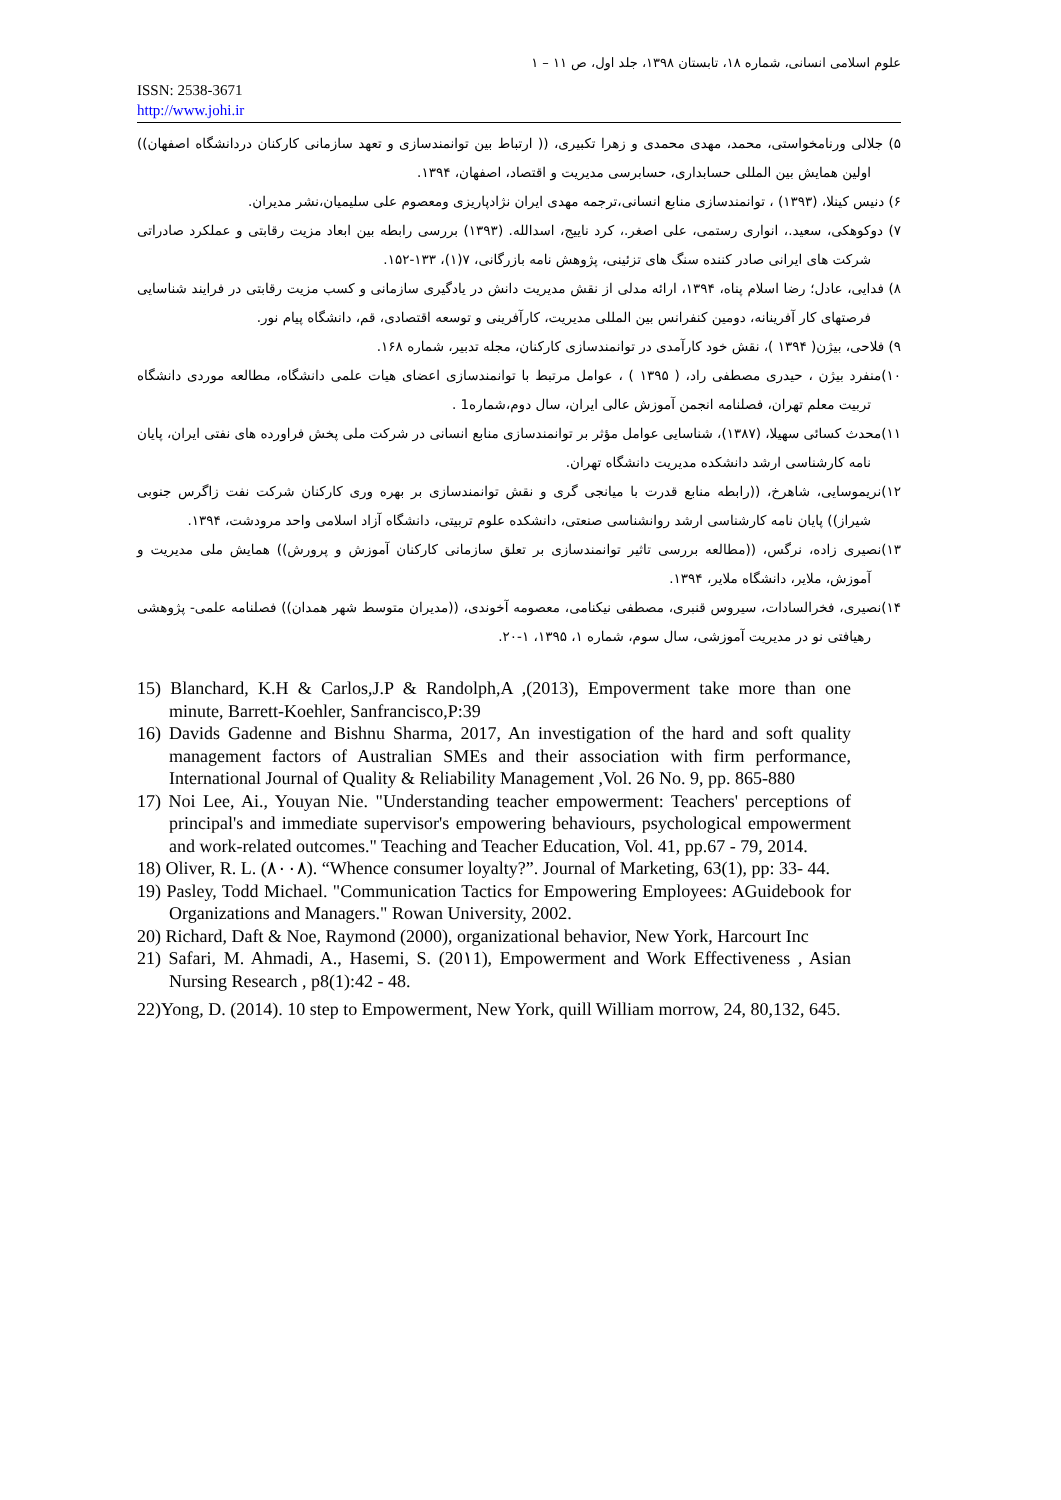علوم اسلامی انسانی، شماره ۱۸، تابستان ۱۳۹۸، جلد اول، ص ۱۱ – ۱
ISSN: 2538-3671
http://www.johi.ir
۵) جلالی ورنامخواستی، محمد، مهدی محمدی و زهرا تکبیری، (( ارتباط بین توانمندسازی و تعهد سازمانی کارکنان دردانشگاه اصفهان)) اولین همایش بین المللی حسابداری، حسابرسی مدیریت و اقتصاد، اصفهان، ۱۳۹۴.
۶) دنیس کینلا، (۱۳۹۳) ، توانمندسازی منابع انسانی،ترجمه مهدی ایران نژادپاریزی ومعصوم علی سلیمیان،نشر مدیران.
۷) دوکوهکی، سعید.، انواری رستمی، علی اصغر.، کرد ناییج، اسدالله. (۱۳۹۳) بررسی رابطه بین ابعاد مزیت رقابتی و عملکرد صادراتی شرکت های ایرانی صادر کننده سنگ های تزئینی، پژوهش نامه بازرگانی، ۷(۱)، ۱۳۳-۱۵۲.
۸) فدایی، عادل؛ رضا اسلام پناه، ۱۳۹۴، ارائه مدلی از نقش مدیریت دانش در یادگیری سازمانی و کسب مزیت رقابتی در فرایند شناسایی فرصتهای کار آفرینانه، دومین کنفرانس بین المللی مدیریت، کارآفرینی و توسعه اقتصادی، قم، دانشگاه پیام نور.
۹) فلاحی، بیژن( ۱۳۹۴ )، نقش خود کارآمدی در توانمندسازی کارکنان، مجله تدبیر، شماره ۱۶۸.
۱۰)منفرد بیژن ، حیدری مصطفی راد، ( ۱۳۹۵ ) ، عوامل مرتبط با توانمندسازی اعضای هیات علمی دانشگاه، مطالعه موردی دانشگاه تربیت معلم تهران، فصلنامه انجمن آموزش عالی ایران، سال دوم،شماره1 .
۱۱)محدث کسائی سهیلا، (۱۳۸۷)، شناسایی عوامل مؤثر بر توانمندسازی منابع انسانی در شرکت ملی پخش فراورده های نفتی ایران، پایان نامه کارشناسی ارشد دانشکده مدیریت دانشگاه تهران.
۱۲)نریموسایی، شاهرخ، ((رابطه منابع قدرت با میانجی گری و نقش توانمندسازی بر بهره وری کارکنان شرکت نفت زاگرس جنوبی شیراز)) پایان نامه کارشناسی ارشد روانشناسی صنعتی، دانشکده علوم تربیتی، دانشگاه آزاد اسلامی واحد مرودشت، ۱۳۹۴.
۱۳)نصیری زاده، نرگس، ((مطالعه بررسی تاثیر توانمندسازی بر تعلق سازمانی کارکنان آموزش و پرورش)) همایش ملی مدیریت و آموزش، ملایر، دانشگاه ملایر، ۱۳۹۴.
۱۴)نصیری، فخرالسادات، سیروس قنبری، مصطفی نیکنامی، معصومه آخوندی، ((مدیران متوسط شهر همدان)) فصلنامه علمی- پژوهشی رهیافتی نو در مدیریت آموزشی، سال سوم، شماره ۱، ۱۳۹۵، ۱-۲۰.
15) Blanchard, K.H & Carlos,J.P & Randolph,A ,(2013), Empoverment take more than one minute, Barrett-Koehler, Sanfrancisco,P:39
16) Davids Gadenne and Bishnu Sharma, 2017, An investigation of the hard and soft quality management factors of Australian SMEs and their association with firm performance, International Journal of Quality & Reliability Management ,Vol. 26 No. 9, pp. 865-880
17) Noi Lee, Ai., Youyan Nie. "Understanding teacher empowerment: Teachers' perceptions of principal's and immediate supervisor's empowering behaviours, psychological empowerment and work-related outcomes." Teaching and Teacher Education, Vol. 41, pp.67 - 79, 2014.
18) Oliver, R. L. (۸۰۰۸). “Whence consumer loyalty?”. Journal of Marketing, 63(1), pp: 33- 44.
19) Pasley, Todd Michael. "Communication Tactics for Empowering Employees: AGuidebook for Organizations and Managers." Rowan University, 2002.
20) Richard, Daft & Noe, Raymond (2000), organizational behavior, New York, Harcourt Inc
21) Safari, M. Ahmadi, A., Hasemi, S. (20۱1), Empowerment and Work Effectiveness , Asian Nursing Research , p8(1):42 - 48.
22)Yong, D. (2014). 10 step to Empowerment, New York, quill William morrow, 24, 80,132, 645.